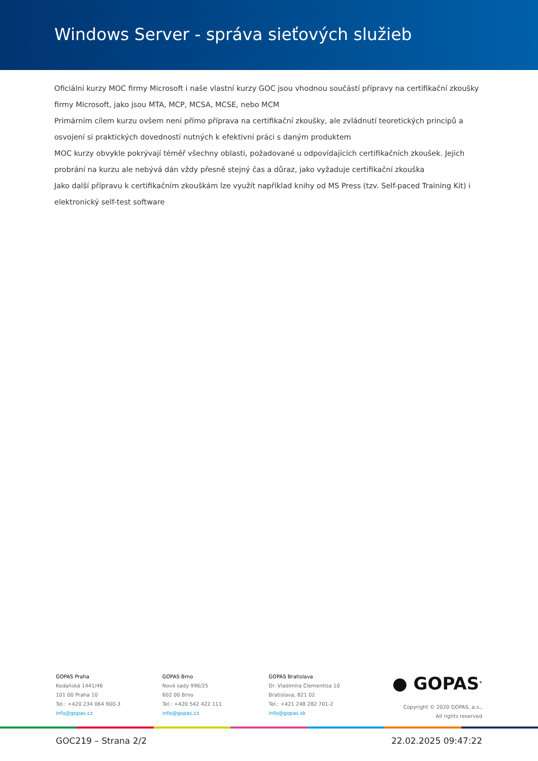Windows Server - správa sieťových služieb
Oficiální kurzy MOC firmy Microsoft i naše vlastní kurzy GOC jsou vhodnou součástí přípravy na certifikační zkoušky firmy Microsoft, jako jsou MTA, MCP, MCSA, MCSE, nebo MCM
Primárním cílem kurzu ovšem není přímo příprava na certifikační zkoušky, ale zvládnutí teoretických principů a osvojení si praktických dovedností nutných k efektivní práci s daným produktem
MOC kurzy obvykle pokrývají téměř všechny oblasti, požadované u odpovídajících certifikačních zkoušek. Jejich probrání na kurzu ale nebývá dán vždy přesně stejný čas a důraz, jako vyžaduje certifikační zkouška
Jako další přípravu k certifikačním zkouškám lze využít například knihy od MS Press (tzv. Self-paced Training Kit) i elektronický self-test software
GOPAS Praha
Kodaňská 1441/46
101 00 Praha 10
Tel.: +420 234 064 900-3
info@gopas.cz
GOPAS Brno
Nové sady 996/25
602 00 Brno
Tel.: +420 542 422 111
info@gopas.cz
GOPAS Bratislava
Dr. Vladimíra Clementisa 10
Bratislava, 821 02
Tel.: +421 248 282 701-2
info@gopas.sk
● GOPAS<sup>®</sup>
Copyright © 2020 GOPAS, a.s.,
All rights reserved
GOC219 – Strana 2/2 22.02.2025 09:47:22